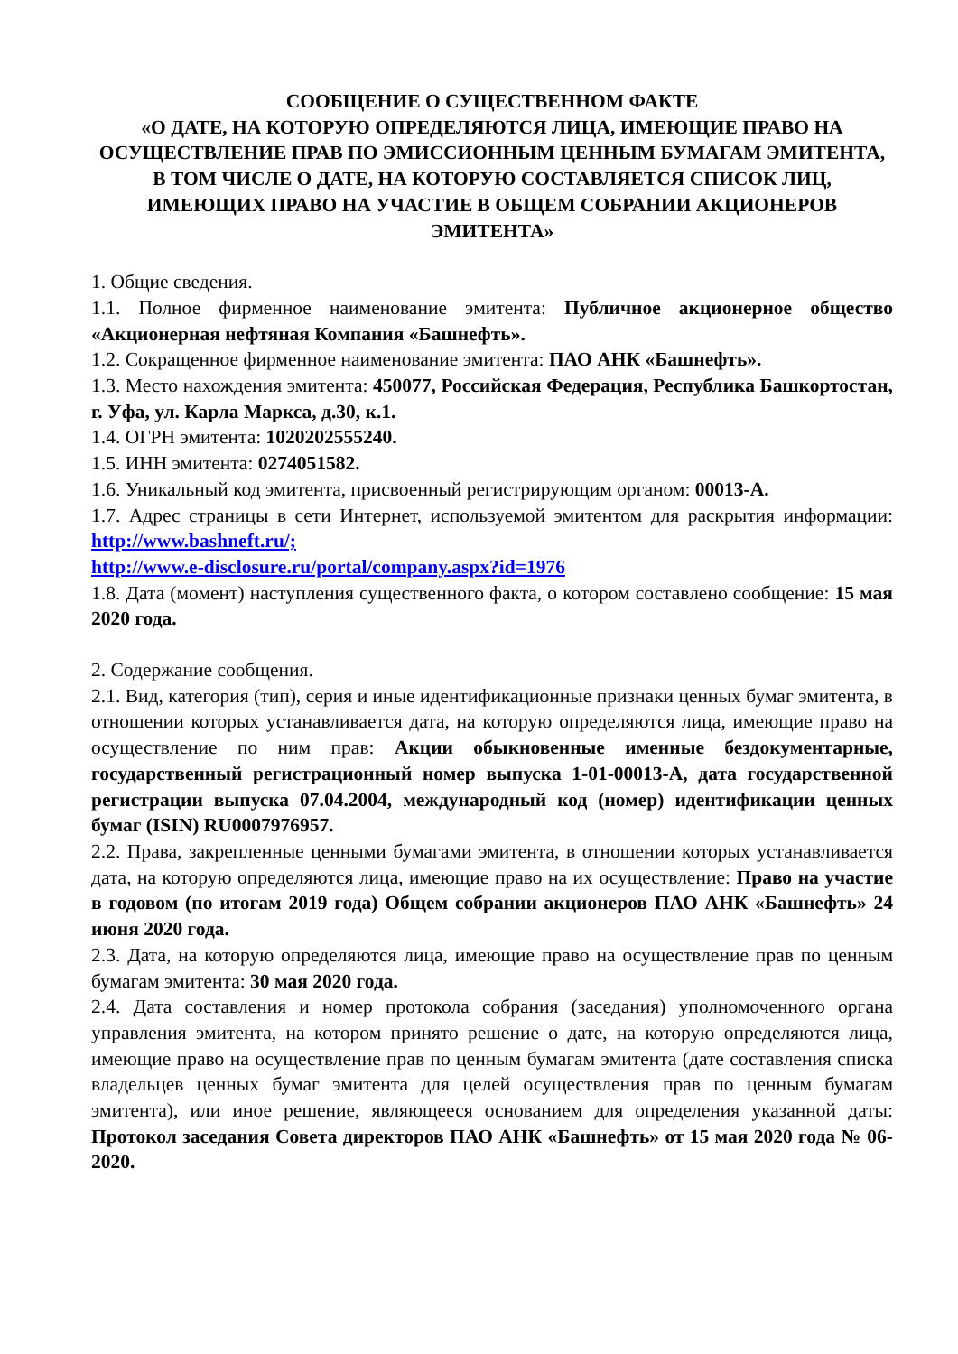СООБЩЕНИЕ О СУЩЕСТВЕННОМ ФАКТЕ
«О ДАТЕ, НА КОТОРУЮ ОПРЕДЕЛЯЮТСЯ ЛИЦА, ИМЕЮЩИЕ ПРАВО НА ОСУЩЕСТВЛЕНИЕ ПРАВ ПО ЭМИССИОННЫМ ЦЕННЫМ БУМАГАМ ЭМИТЕНТА, В ТОМ ЧИСЛЕ О ДАТЕ, НА КОТОРУЮ СОСТАВЛЯЕТСЯ СПИСОК ЛИЦ, ИМЕЮЩИХ ПРАВО НА УЧАСТИЕ В ОБЩЕМ СОБРАНИИ АКЦИОНЕРОВ ЭМИТЕНТА»
1. Общие сведения.
1.1. Полное фирменное наименование эмитента: Публичное акционерное общество «Акционерная нефтяная Компания «Башнефть».
1.2. Сокращенное фирменное наименование эмитента: ПАО АНК «Башнефть».
1.3. Место нахождения эмитента: 450077, Российская Федерация, Республика Башкортостан, г. Уфа, ул. Карла Маркса, д.30, к.1.
1.4. ОГРН эмитента: 1020202555240.
1.5. ИНН эмитента: 0274051582.
1.6. Уникальный код эмитента, присвоенный регистрирующим органом: 00013-A.
1.7. Адрес страницы в сети Интернет, используемой эмитентом для раскрытия информации: http://www.bashneft.ru/;
http://www.e-disclosure.ru/portal/company.aspx?id=1976
1.8. Дата (момент) наступления существенного факта, о котором составлено сообщение: 15 мая 2020 года.
2. Содержание сообщения.
2.1. Вид, категория (тип), серия и иные идентификационные признаки ценных бумаг эмитента, в отношении которых устанавливается дата, на которую определяются лица, имеющие право на осуществление по ним прав: Акции обыкновенные именные бездокументарные, государственный регистрационный номер выпуска 1-01-00013-A, дата государственной регистрации выпуска 07.04.2004, международный код (номер) идентификации ценных бумаг (ISIN) RU0007976957.
2.2. Права, закрепленные ценными бумагами эмитента, в отношении которых устанавливается дата, на которую определяются лица, имеющие право на их осуществление: Право на участие в годовом (по итогам 2019 года) Общем собрании акционеров ПАО АНК «Башнефть» 24 июня 2020 года.
2.3. Дата, на которую определяются лица, имеющие право на осуществление прав по ценным бумагам эмитента: 30 мая 2020 года.
2.4. Дата составления и номер протокола собрания (заседания) уполномоченного органа управления эмитента, на котором принято решение о дате, на которую определяются лица, имеющие право на осуществление прав по ценным бумагам эмитента (дате составления списка владельцев ценных бумаг эмитента для целей осуществления прав по ценным бумагам эмитента), или иное решение, являющееся основанием для определения указанной даты: Протокол заседания Совета директоров ПАО АНК «Башнефть» от 15 мая 2020 года № 06-2020.